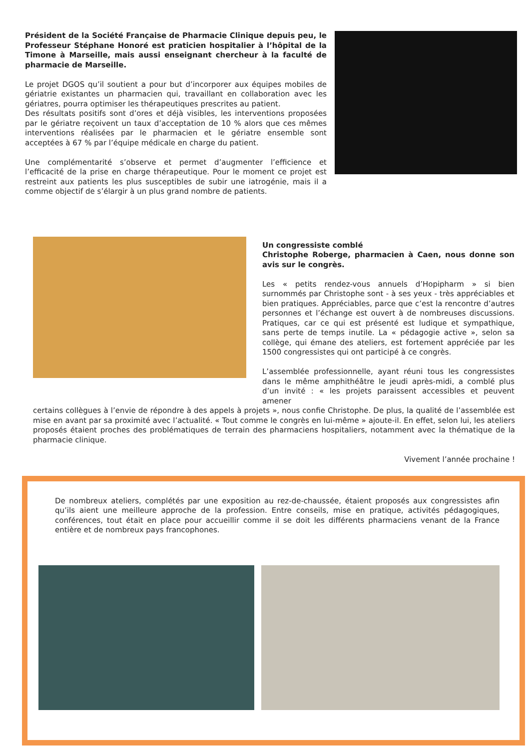Président de la Société Française de Pharmacie Clinique depuis peu, le Professeur Stéphane Honoré est praticien hospitalier à l’hôpital de la Timone à Marseille, mais aussi enseignant chercheur à la faculté de pharmacie de Marseille.
Le projet DGOS qu’il soutient a pour but d’incorporer aux équipes mobiles de gériatrie existantes un pharmacien qui, travaillant en collaboration avec les gériatres, pourra optimiser les thérapeutiques prescrites au patient.
Des résultats positifs sont d’ores et déjà visibles, les interventions proposées par le gériatre reçoivent un taux d’acceptation de 10 % alors que ces mêmes interventions réalisées par le pharmacien et le gériatre ensemble sont acceptées à 67 % par l’équipe médicale en charge du patient.
Une complémentarité s’observe et permet d’augmenter l’efficience et l’efficacité de la prise en charge thérapeutique. Pour le moment ce projet est restreint aux patients les plus susceptibles de subir une iatrogénie, mais il a comme objectif de s’élargir à un plus grand nombre de patients.
Un congressiste comblé
Christophe Roberge, pharmacien à Caen, nous donne son avis sur le congrès.
Les « petits rendez-vous annuels d’Hopipharm » si bien surnommés par Christophe sont - à ses yeux - très appréciables et bien pratiques. Appréciables, parce que c’est la rencontre d’autres personnes et l’échange est ouvert à de nombreuses discussions. Pratiques, car ce qui est présenté est ludique et sympathique, sans perte de temps inutile. La « pédagogie active », selon sa collège, qui émane des ateliers, est fortement appréciée par les 1500 congressistes qui ont participé à ce congrès.
L’assemblée professionnelle, ayant réuni tous les congressistes dans le même amphithéâtre le jeudi après-midi, a comblé plus d’un invité : « les projets paraissent accessibles et peuvent amener
certains collègues à l’envie de répondre à des appels à projets », nous confie Christophe. De plus, la qualité de l’assemblée est mise en avant par sa proximité avec l’actualité. « Tout comme le congrès en lui-même » ajoute-il. En effet, selon lui, les ateliers proposés étaient proches des problématiques de terrain des pharmaciens hospitaliers, notamment avec la thématique de la pharmacie clinique.
Vivement l’année prochaine !
De nombreux ateliers, complétés par une exposition au rez-de-chaussée, étaient proposés aux congressistes afin qu’ils aient une meilleure approche de la profession. Entre conseils, mise en pratique, activités pédagogiques, conférences, tout était en place pour accueillir comme il se doit les différents pharmaciens venant de la France entière et de nombreux pays francophones.